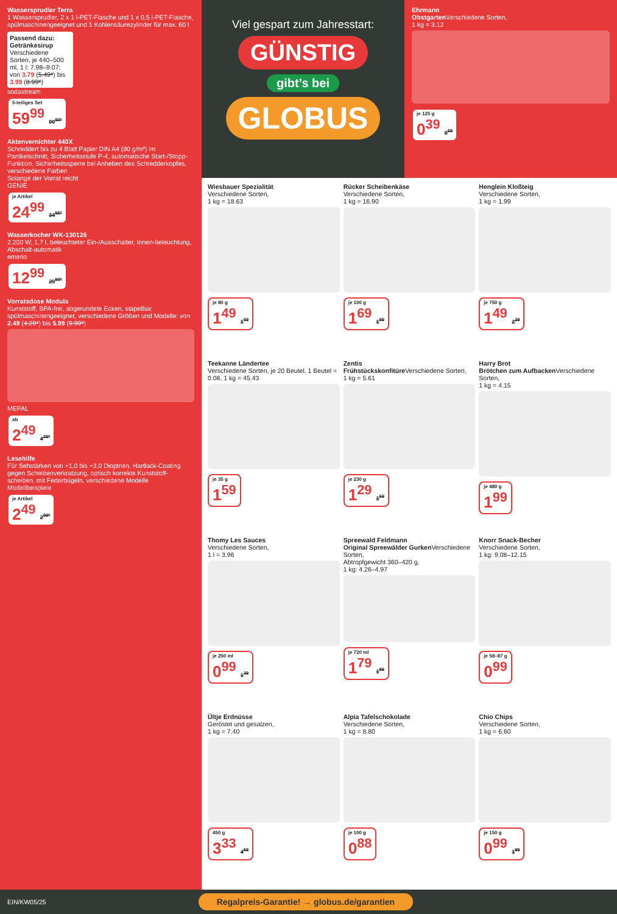Wassersprudler Terra
1 Wassersprudler, 2 x 1 l-PET-Flasche und 1 x 0,5 l-PET-Flasche, spülmaschinengeeignet und 1 Kohlensäurezylinder für max. 60 l
Passend dazu:
Getränkesirup
Verschiedene Sorten, je 440–500 ml, 1 l: 7.98–9.07: von 3.79 (5.49*) bis 3.99 (8.99*)
sodastream
5-teiliges Set 59<sup>99</sup> 99<sup>90*</sup>
Aktenvernichter 440X
Schreddert bis zu 4 Blatt Papier DIN A4 (80 g/m²) im Partikelschnitt, Sicherheitsstufe P-4, automatische Start-/Stopp-Funktion, Sicherheitssperre bei Anheben des Schredderkopfes, verschiedene Farben
Solange der Vorrat reicht
GENIE
je Artikel 24<sup>99</sup> 34<sup>95*</sup>
Wasserkocher WK-130126
2.200 W, 1,7 l, beleuchteter Ein-/Ausschalter, Innen-beleuchtung, Abschalt-automatik
emerio
12<sup>99</sup> 29<sup>90*</sup>
Vorratsdose Modula
Kunststoff, BPA-frei, abgerundete Ecken, stapelbar, spülmaschinengeeignet, verschiedene Größen und Modelle: von 2.49 (4.29*) bis 5.99 (9.99*)
MEPAL
ab 2<sup>49</sup> 4<sup>29*</sup>
Lesehilfe
Für Sehstärken von +1,0 bis +3,0 Dioptrien, Hartlack-Coating gegen Scheibenverkratzung, optisch korrekte Kunststoff-scheiben, mit Federbügeln, verschiedene Modelle
Modellbeispiele
je Artikel 2<sup>49</sup> 2<sup>99*</sup>
Viel gespart zum Jahresstart:
GÜNSTIG
gibt’s bei
GLOBUS
Ehrmann
Obstgarten Verschiedene Sorten,
1 kg = 3.12
je 125 g 0<sup>39</sup> 0<sup>69</sup>
Wiesbauer Spezialität
Verschiedene Sorten,
1 kg = 18.63
je 80 g 1<sup>49</sup> 1<sup>69</sup>
Rücker Scheibenkäse
Verschiedene Sorten,
1 kg = 16.90
je 100 g 1<sup>69</sup> 1<sup>99</sup>
Henglein Kloßteig
Verschiedene Sorten,
1 kg = 1.99
je 750 g 1<sup>49</sup> 2<sup>39</sup>
Teekanne Ländertee
Verschiedene Sorten, je 20 Beutel, 1 Beutel = 0.08, 1 kg = 45.43
je 35 g 1<sup>59</sup>
Zentis
Frühstückskonfitüre Verschiedene Sorten,
1 kg = 5.61
je 230 g 1<sup>29</sup> 1<sup>69</sup>
Harry Brot
Brötchen zum Aufbacken Verschiedene Sorten,
1 kg = 4.15
je 480 g 1<sup>99</sup>
Thomy Les Sauces
Verschiedene Sorten,
1 l = 3.96
je 250 ml 0<sup>99</sup> 1<sup>39</sup>
Spreewald Feldmann
Original Spreewälder Gurken Verschiedene Sorten,
Abtropfgewicht 360–420 g,
1 kg: 4.26–4.97
je 720 ml 1<sup>79</sup> 1<sup>89</sup>
Knorr Snack-Becher
Verschiedene Sorten,
1 kg: 9.08–12.15
je 58–87 g 0<sup>99</sup>
Ültje Erdnüsse
Geröstet und gesalzen,
1 kg = 7.40
450 g 3<sup>33</sup> 4<sup>69</sup>
Alpia Tafelschokolade
Verschiedene Sorten,
1 kg = 8.80
je 100 g 0<sup>88</sup>
Chio Chips
Verschiedene Sorten,
1 kg = 6.60
je 150 g 0<sup>99</sup> 1<sup>89</sup>
*Unverbindliche Preisempfehlung des Herstellers Alle Artikel ohne Dekoration
EIN/KW05/25 Regalpreis-Garantie! → globus.de/garantien